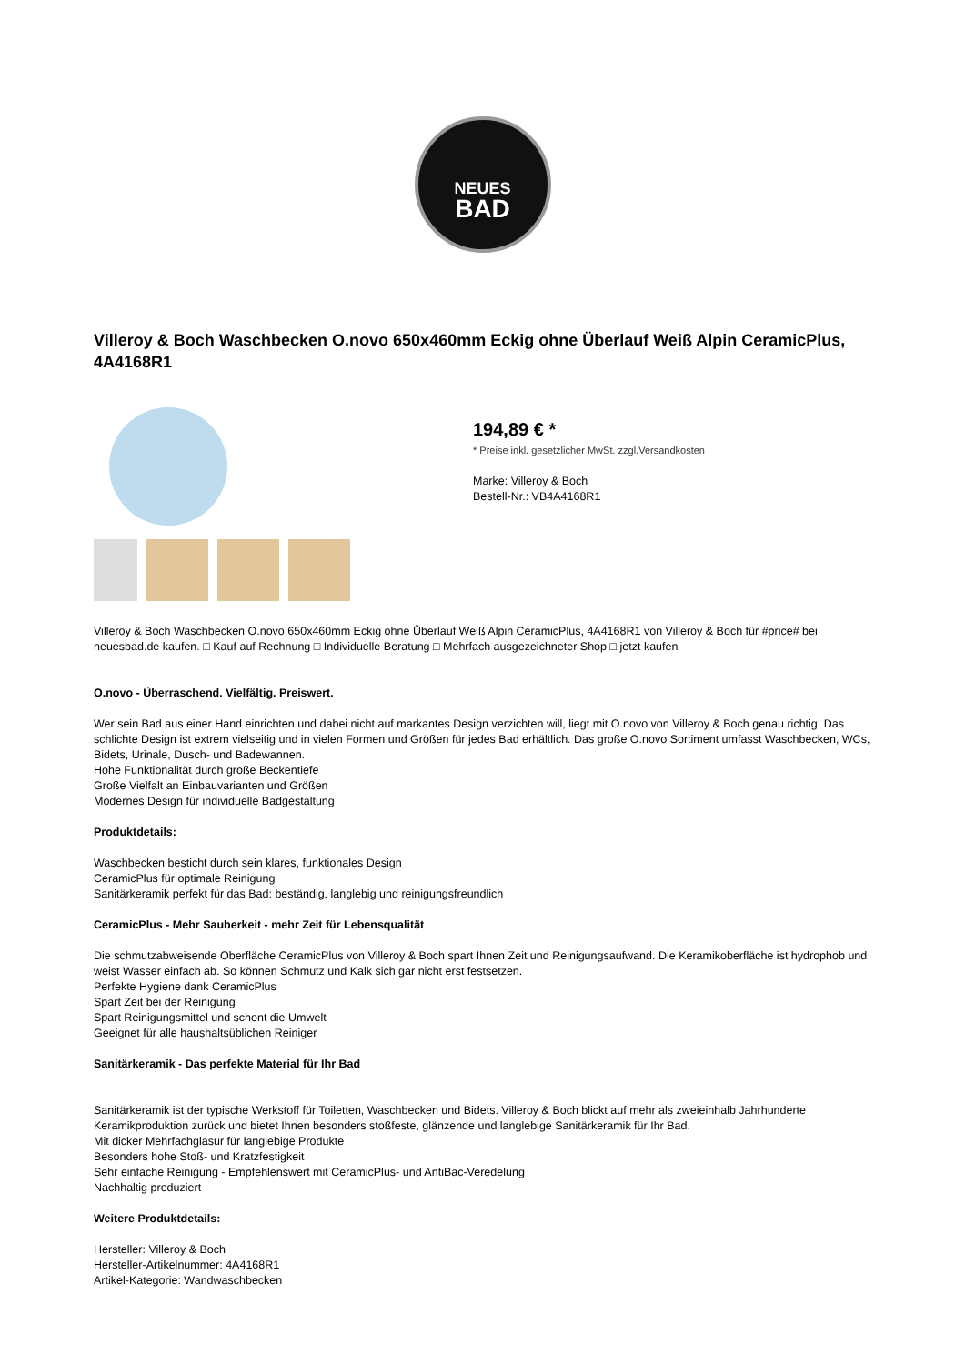NEUES
BAD
Villeroy & Boch Waschbecken O.novo 650x460mm Eckig ohne Überlauf Weiß Alpin CeramicPlus, 4A4168R1
194,89 € *
* Preise inkl. gesetzlicher MwSt. zzgl.Versandkosten
Marke: Villeroy & Boch
Bestell-Nr.: VB4A4168R1
Villeroy & Boch Waschbecken O.novo 650x460mm Eckig ohne Überlauf Weiß Alpin CeramicPlus, 4A4168R1 von Villeroy & Boch für #price# bei neuesbad.de kaufen. □ Kauf auf Rechnung □ Individuelle Beratung □ Mehrfach ausgezeichneter Shop □ jetzt kaufen
O.novo - Überraschend. Vielfältig. Preiswert.
Wer sein Bad aus einer Hand einrichten und dabei nicht auf markantes Design verzichten will, liegt mit O.novo von Villeroy & Boch genau richtig. Das schlichte Design ist extrem vielseitig und in vielen Formen und Größen für jedes Bad erhältlich. Das große O.novo Sortiment umfasst Waschbecken, WCs, Bidets, Urinale, Dusch- und Badewannen.
Hohe Funktionalität durch große Beckentiefe
Große Vielfalt an Einbauvarianten und Größen
Modernes Design für individuelle Badgestaltung
Produktdetails:
Waschbecken besticht durch sein klares, funktionales Design
CeramicPlus für optimale Reinigung
Sanitärkeramik perfekt für das Bad: beständig, langlebig und reinigungsfreundlich
CeramicPlus - Mehr Sauberkeit - mehr Zeit für Lebensqualität
Die schmutzabweisende Oberfläche CeramicPlus von Villeroy & Boch spart Ihnen Zeit und Reinigungsaufwand. Die Keramikoberfläche ist hydrophob und weist Wasser einfach ab. So können Schmutz und Kalk sich gar nicht erst festsetzen.
Perfekte Hygiene dank CeramicPlus
Spart Zeit bei der Reinigung
Spart Reinigungsmittel und schont die Umwelt
Geeignet für alle haushaltsüblichen Reiniger
Sanitärkeramik - Das perfekte Material für Ihr Bad
Sanitärkeramik ist der typische Werkstoff für Toiletten, Waschbecken und Bidets. Villeroy & Boch blickt auf mehr als zweieinhalb Jahrhunderte Keramikproduktion zurück und bietet Ihnen besonders stoßfeste, glänzende und langlebige Sanitärkeramik für Ihr Bad.
Mit dicker Mehrfachglasur für langlebige Produkte
Besonders hohe Stoß- und Kratzfestigkeit
Sehr einfache Reinigung - Empfehlenswert mit CeramicPlus- und AntiBac-Veredelung
Nachhaltig produziert
Weitere Produktdetails:
Hersteller: Villeroy & Boch
Hersteller-Artikelnummer: 4A4168R1
Artikel-Kategorie: Wandwaschbecken